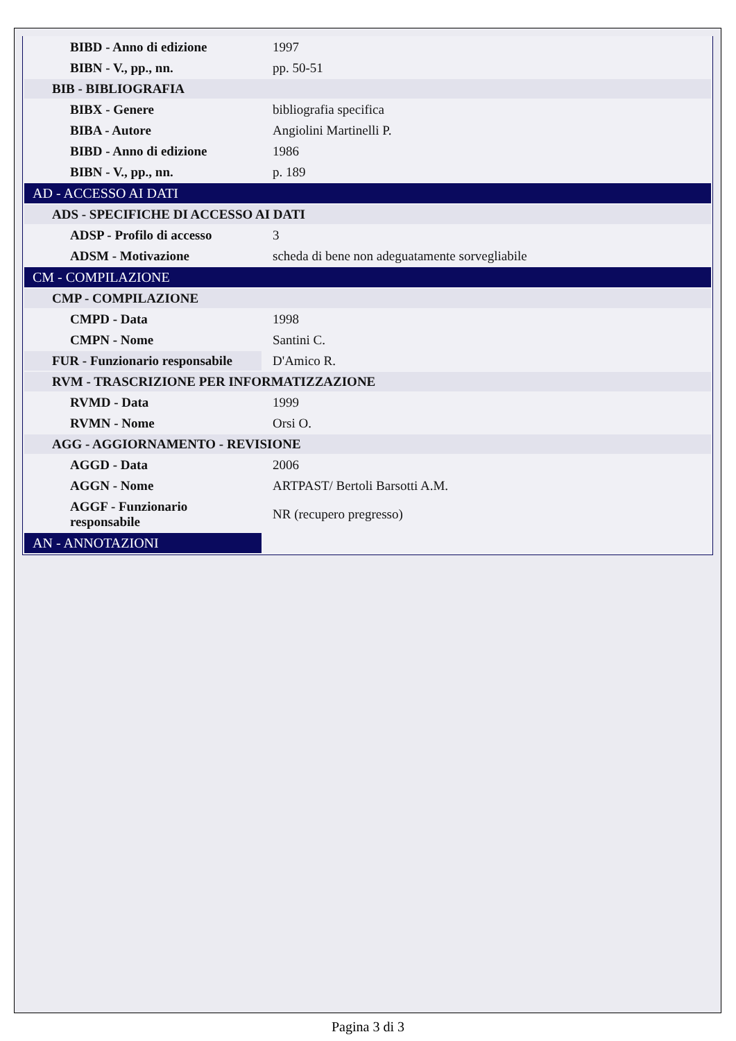| BIBD - Anno di edizione | 1997 |
| BIBN - V., pp., nn. | pp. 50-51 |
| BIB - BIBLIOGRAFIA | |
| BIBX - Genere | bibliografia specifica |
| BIBA - Autore | Angiolini Martinelli P. |
| BIBD - Anno di edizione | 1986 |
| BIBN - V., pp., nn. | p. 189 |
| AD - ACCESSO AI DATI | |
| ADS - SPECIFICHE DI ACCESSO AI DATI | |
| ADSP - Profilo di accesso | 3 |
| ADSM - Motivazione | scheda di bene non adeguatamente sorvegliabile |
| CM - COMPILAZIONE | |
| CMP - COMPILAZIONE | |
| CMPD - Data | 1998 |
| CMPN - Nome | Santini C. |
| FUR - Funzionario responsabile | D'Amico R. |
| RVM - TRASCRIZIONE PER INFORMATIZZAZIONE | |
| RVMD - Data | 1999 |
| RVMN - Nome | Orsi O. |
| AGG - AGGIORNAMENTO - REVISIONE | |
| AGGD - Data | 2006 |
| AGGN - Nome | ARTPAST/ Bertoli Barsotti A.M. |
| AGGF - Funzionario responsabile | NR (recupero pregresso) |
| AN - ANNOTAZIONI | |
Pagina 3 di 3